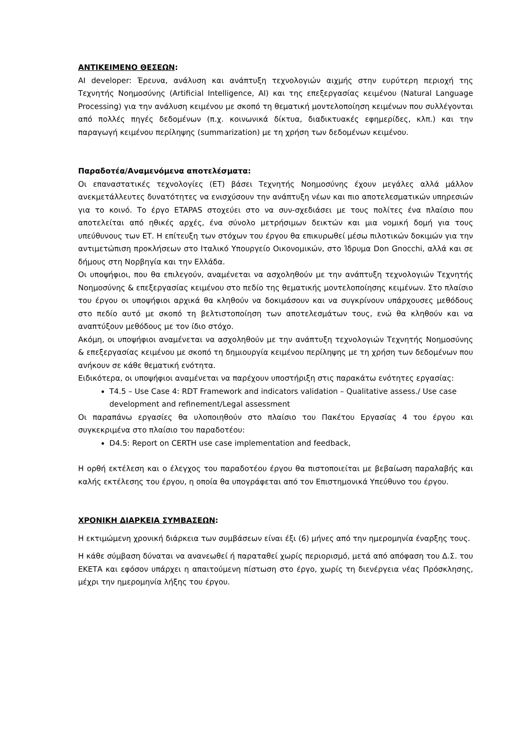ΑΝΤΙΚΕΙΜΕΝΟ ΘΕΣΕΩΝ:
AI developer: Έρευνα, ανάλυση και ανάπτυξη τεχνολογιών αιχμής στην ευρύτερη περιοχή της Τεχνητής Νοημοσύνης (Artificial Intelligence, AI) και της επεξεργασίας κειμένου (Natural Language Processing) για την ανάλυση κειμένου με σκοπό τη θεματική μοντελοποίηση κειμένων που συλλέγονται από πολλές πηγές δεδομένων (π.χ. κοινωνικά δίκτυα, διαδικτυακές εφημερίδες, κλπ.) και την παραγωγή κειμένου περίληψης (summarization) με τη χρήση των δεδομένων κειμένου.
Παραδοτέα/Αναμενόμενα αποτελέσματα:
Οι επαναστατικές τεχνολογίες (ΕΤ) βάσει Τεχνητής Νοημοσύνης έχουν μεγάλες αλλά μάλλον ανεκμετάλλευτες δυνατότητες να ενισχύσουν την ανάπτυξη νέων και πιο αποτελεσματικών υπηρεσιών για το κοινό. Το έργο ETAPAS στοχεύει στο να συν-σχεδιάσει με τους πολίτες ένα πλαίσιο που αποτελείται από ηθικές αρχές, ένα σύνολο μετρήσιμων δεικτών και μια νομική δομή για τους υπεύθυνους των ΕΤ. Η επίτευξη των στόχων του έργου θα επικυρωθεί μέσω πιλοτικών δοκιμών για την αντιμετώπιση προκλήσεων στο Ιταλικό Υπουργείο Οικονομικών, στο Ίδρυμα Don Gnocchi, αλλά και σε δήμους στη Νορβηγία και την Ελλάδα.
Οι υποψήφιοι, που θα επιλεγούν, αναμένεται να ασχοληθούν με την ανάπτυξη τεχνολογιών Τεχνητής Νοημοσύνης & επεξεργασίας κειμένου στο πεδίο της θεματικής μοντελοποίησης κειμένων. Στο πλαίσιο του έργου οι υποψήφιοι αρχικά θα κληθούν να δοκιμάσουν και να συγκρίνουν υπάρχουσες μεθόδους στο πεδίο αυτό με σκοπό τη βελτιστοποίηση των αποτελεσμάτων τους, ενώ θα κληθούν και να αναπτύξουν μεθόδους με τον ίδιο στόχο.
Ακόμη, οι υποψήφιοι αναμένεται να ασχοληθούν με την ανάπτυξη τεχνολογιών Τεχνητής Νοημοσύνης & επεξεργασίας κειμένου με σκοπό τη δημιουργία κειμένου περίληψης με τη χρήση των δεδομένων που ανήκουν σε κάθε θεματική ενότητα.
Ειδικότερα, οι υποψήφιοι αναμένεται να παρέχουν υποστήριξη στις παρακάτω ενότητες εργασίας:
T4.5 – Use Case 4: RDT Framework and indicators validation – Qualitative assess./ Use case development and refinement/Legal assessment
Οι παραπάνω εργασίες θα υλοποιηθούν στο πλαίσιο του Πακέτου Εργασίας 4 του έργου και συγκεκριμένα στο πλαίσιο του παραδοτέου:
D4.5: Report on CERTH use case implementation and feedback,
Η ορθή εκτέλεση και ο έλεγχος του παραδοτέου έργου θα πιστοποιείται με βεβαίωση παραλαβής και καλής εκτέλεσης του έργου, η οποία θα υπογράφεται από τον Επιστημονικά Υπεύθυνο του έργου.
ΧΡΟΝΙΚΗ ΔΙΑΡΚΕΙΑ ΣΥΜΒΑΣΕΩΝ:
Η εκτιμώμενη χρονική διάρκεια των συμβάσεων είναι έξι (6) μήνες από την ημερομηνία έναρξης τους.
Η κάθε σύμβαση δύναται να ανανεωθεί ή παραταθεί χωρίς περιορισμό, μετά από απόφαση του Δ.Σ. του ΕΚΕΤΑ και εφόσον υπάρχει η απαιτούμενη πίστωση στο έργο, χωρίς τη διενέργεια νέας Πρόσκλησης, μέχρι την ημερομηνία λήξης του έργου.